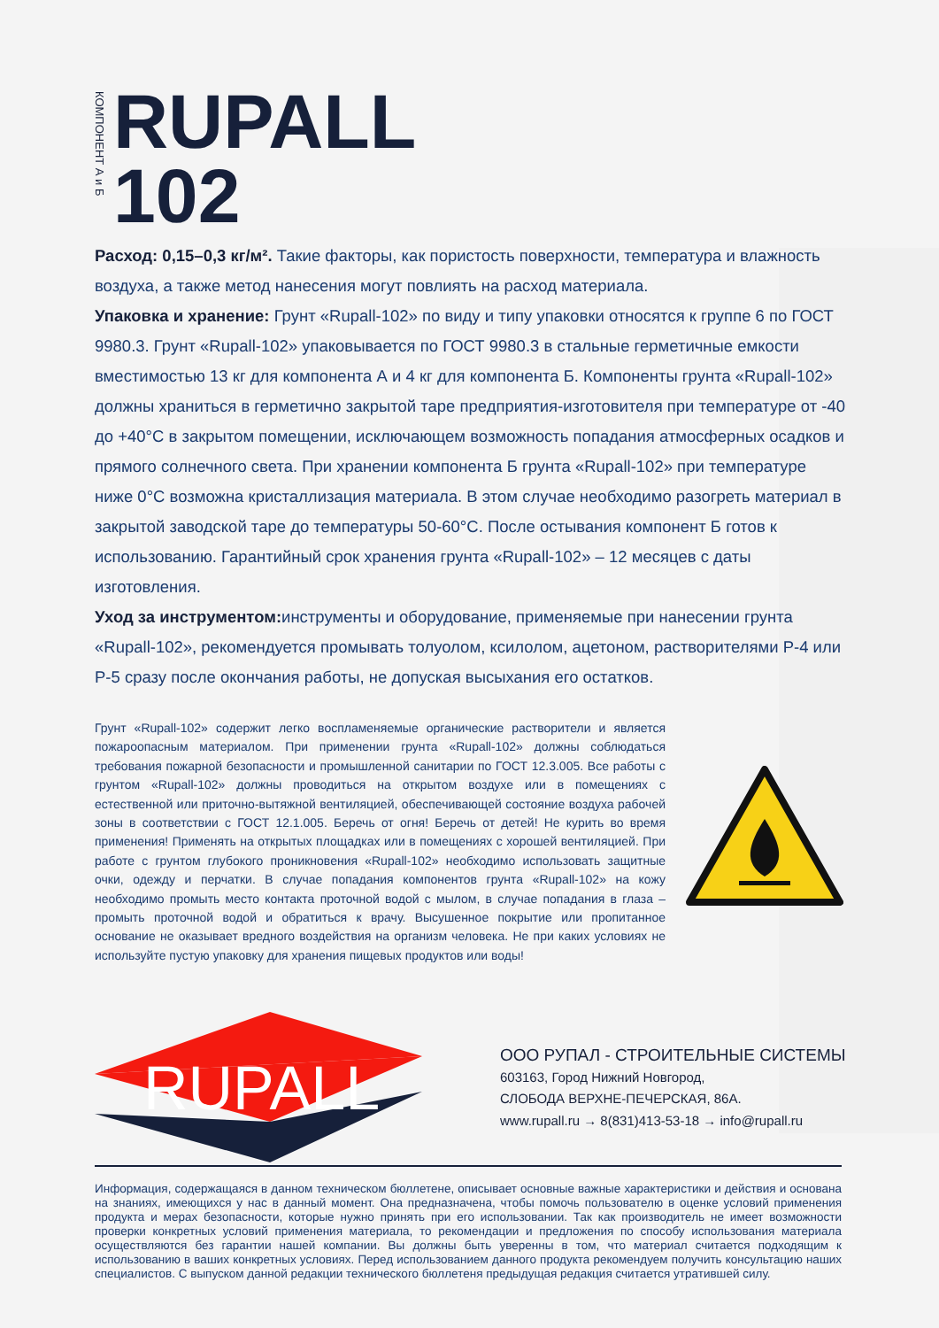КОМПОНЕНТ А и Б
RUPALL
102
Расход: 0,15–0,3 кг/м². Такие факторы, как пористость поверхности, температура и влажность воздуха, а также метод нанесения могут повлиять на расход материала.
Упаковка и хранение: Грунт «Rupall-102» по виду и типу упаковки относятся к группе 6 по ГОСТ 9980.3. Грунт «Rupall-102» упаковывается по ГОСТ 9980.3 в стальные герметичные емкости вместимостью 13 кг для компонента А и 4 кг для компонента Б. Компоненты грунта «Rupall-102» должны храниться в герметично закрытой таре предприятия-изготовителя при температуре от -40 до +40°С в закрытом помещении, исключающем возможность попадания атмосферных осадков и прямого солнечного света. При хранении компонента Б грунта «Rupall-102» при температуре ниже 0°С возможна кристаллизация материала. В этом случае необходимо разогреть материал в закрытой заводской таре до температуры 50-60°С. После остывания компонент Б готов к использованию. Гарантийный срок хранения грунта «Rupall-102» – 12 месяцев с даты изготовления.
Уход за инструментом: инструменты и оборудование, применяемые при нанесении грунта «Rupall-102», рекомендуется промывать толуолом, ксилолом, ацетоном, растворителями Р-4 или Р-5 сразу после окончания работы, не допуская высыхания его остатков.
Грунт «Rupall-102» содержит легко воспламеняемые органические растворители и является пожароопасным материалом. При применении грунта «Rupall-102» должны соблюдаться требования пожарной безопасности и промышленной санитарии по ГОСТ 12.3.005. Все работы с грунтом «Rupall-102» должны проводиться на открытом воздухе или в помещениях с естественной или приточно-вытяжной вентиляцией, обеспечивающей состояние воздуха рабочей зоны в соответствии с ГОСТ 12.1.005. Беречь от огня! Беречь от детей! Не курить во время применения! Применять на открытых площадках или в помещениях с хорошей вентиляцией. При работе с грунтом глубокого проникновения «Rupall-102» необходимо использовать защитные очки, одежду и перчатки. В случае попадания компонентов грунта «Rupall-102» на кожу необходимо промыть место контакта проточной водой с мылом, в случае попадания в глаза – промыть проточной водой и обратиться к врачу. Высушенное покрытие или пропитанное основание не оказывает вредного воздействия на организм человека. Не при каких условиях не используйте пустую упаковку для хранения пищевых продуктов или воды!
RUPALL
ООО РУПАЛ - СТРОИТЕЛЬНЫЕ СИСТЕМЫ
603163, Город Нижний Новгород,
СЛОБОДА ВЕРХНЕ-ПЕЧЕРСКАЯ, 86А.
www.rupall.ru → 8(831)413-53-18 → info@rupall.ru
Информация, содержащаяся в данном техническом бюллетене, описывает основные важные характеристики и действия и основана на знаниях, имеющихся у нас в данный момент. Она предназначена, чтобы помочь пользователю в оценке условий применения продукта и мерах безопасности, которые нужно принять при его использовании. Так как производитель не имеет возможности проверки конкретных условий применения материала, то рекомендации и предложения по способу использования материала осуществляются без гарантии нашей компании. Вы должны быть уверенны в том, что материал считается подходящим к использованию в ваших конкретных условиях. Перед использованием данного продукта рекомендуем получить консультацию наших специалистов. С выпуском данной редакции технического бюллетеня предыдущая редакция считается утратившей силу.